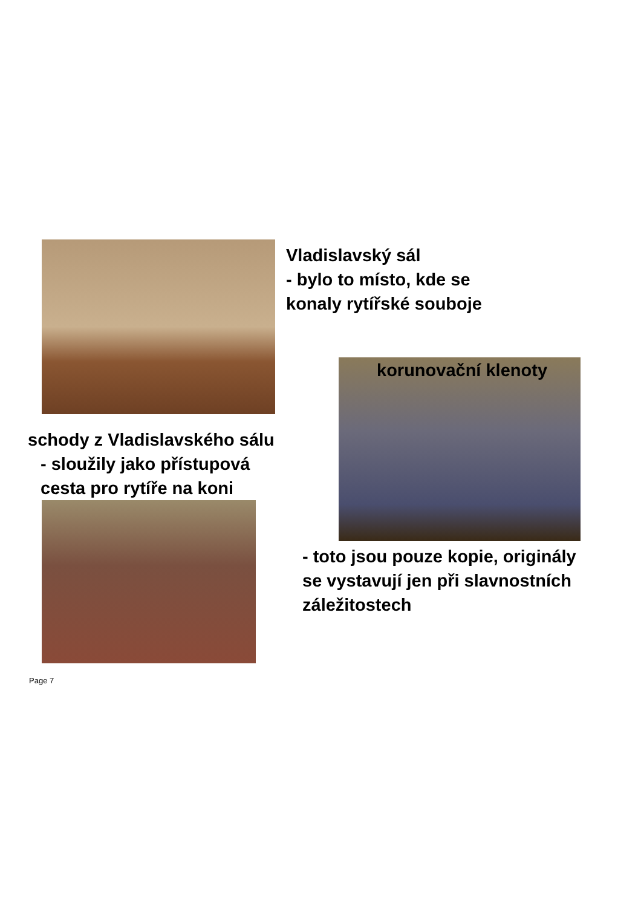Vladislavský sál
- bylo to místo, kde se
konaly rytířské souboje
korunovační klenoty
schody z Vladislavského sálu
- sloužily jako přístupová
cesta pro rytíře na koni
- toto jsou pouze kopie, originály
se vystavují jen při slavnostních
záležitostech
Page 7